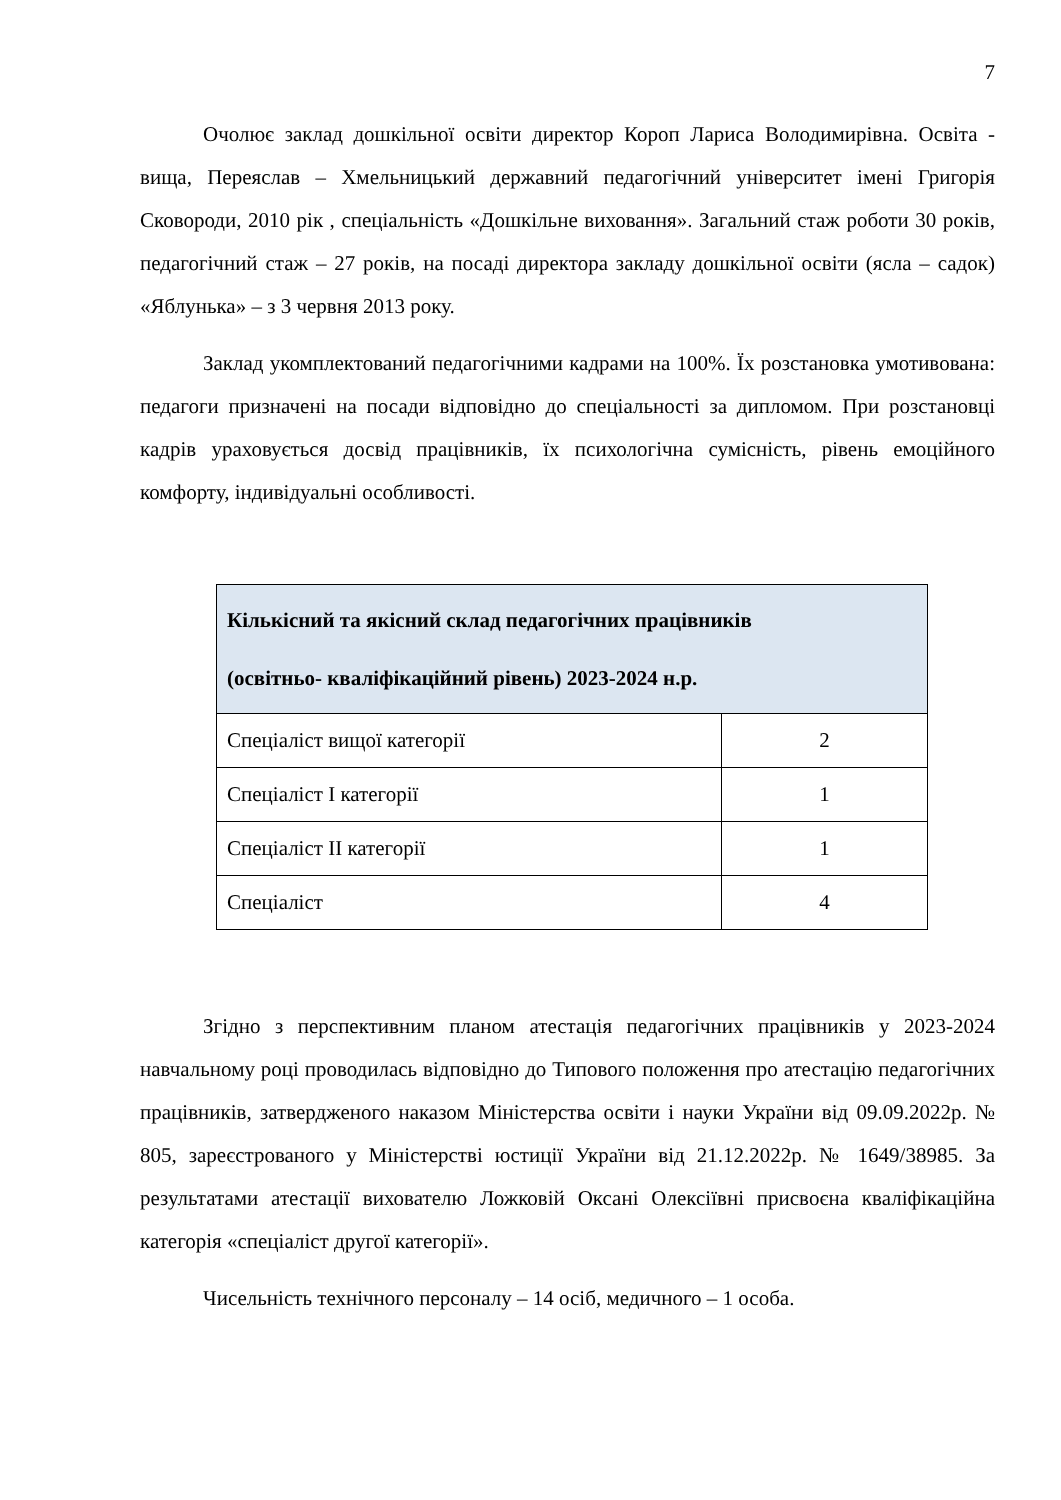7
Очолює заклад дошкільної освіти директор Короп Лариса Володимирівна. Освіта - вища, Переяслав – Хмельницький державний педагогічний університет імені Григорія Сковороди, 2010 рік , спеціальність «Дошкільне виховання». Загальний стаж роботи 30 років, педагогічний стаж – 27 років, на посаді директора закладу дошкільної освіти (ясла – садок) «Яблунька» – з 3 червня 2013 року.
Заклад укомплектований педагогічними кадрами на 100%. Їх розстановка умотивована: педагоги призначені на посади відповідно до спеціальності за дипломом. При розстановці кадрів ураховується досвід працівників, їх психологічна сумісність, рівень емоційного комфорту, індивідуальні особливості.
| Кількісний та якісний склад педагогічних працівників (освітньо- кваліфікаційний рівень) 2023-2024 н.р. | |
| --- | --- |
| Спеціаліст вищої категорії | 2 |
| Спеціаліст I категорії | 1 |
| Спеціаліст II категорії | 1 |
| Спеціаліст | 4 |
Згідно з перспективним планом атестація педагогічних працівників у 2023-2024 навчальному році проводилась відповідно до Типового положення про атестацію педагогічних працівників, затвердженого наказом Міністерства освіти і науки України від 09.09.2022р. № 805, зареєстрованого у Міністерстві юстиції України від 21.12.2022р. № 1649/38985. За результатами атестації вихователю Ложковій Оксані Олексіївні присвоєна кваліфікаційна категорія «спеціаліст другої категорії».
Чисельність технічного персоналу – 14 осіб, медичного – 1 особа.